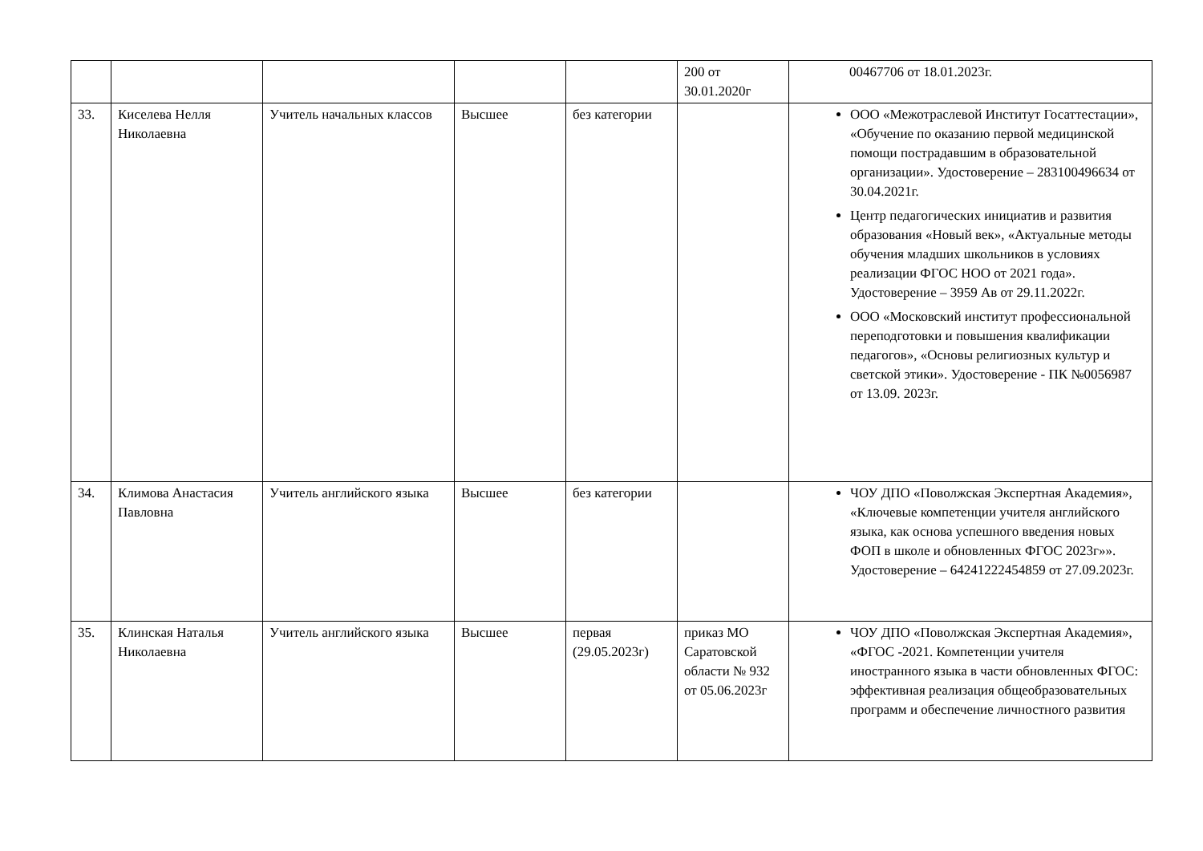| | | | | | 200 от 30.01.2020г | 00467706 от 18.01.2023г. |
| 33. | Киселева Нелля Николаевна | Учитель начальных классов | Высшее | без категории | | ООО «Межотраслевой Институт Госаттестации», «Обучение по оказанию первой медицинской помощи пострадавшим в образовательной организации». Удостоверение – 283100496634 от 30.04.2021г. Центр педагогических инициатив и развития образования «Новый век», «Актуальные методы обучения младших школьников в условиях реализации ФГОС НОО от 2021 года». Удостоверение – 3959 Ав от 29.11.2022г. ООО «Московский институт профессиональной переподготовки и повышения квалификации педагогов», «Основы религиозных культур и светской этики». Удостоверение - ПК №0056987 от 13.09. 2023г. |
| 34. | Климова Анастасия Павловна | Учитель английского языка | Высшее | без категории | | ЧОУ ДПО «Поволжская Экспертная Академия», «Ключевые компетенции учителя английского языка, как основа успешного введения новых ФОП в школе и обновленных ФГОС 2023г»». Удостоверение – 64241222454859 от 27.09.2023г. |
| 35. | Клинская Наталья Николаевна | Учитель английского языка | Высшее | первая (29.05.2023г) | приказ МО Саратовской области № 932 от 05.06.2023г | ЧОУ ДПО «Поволжская Экспертная Академия», «ФГОС -2021. Компетенции учителя иностранного языка в части обновленных ФГОС: эффективная реализация общеобразовательных программ и обеспечение личностного развития |